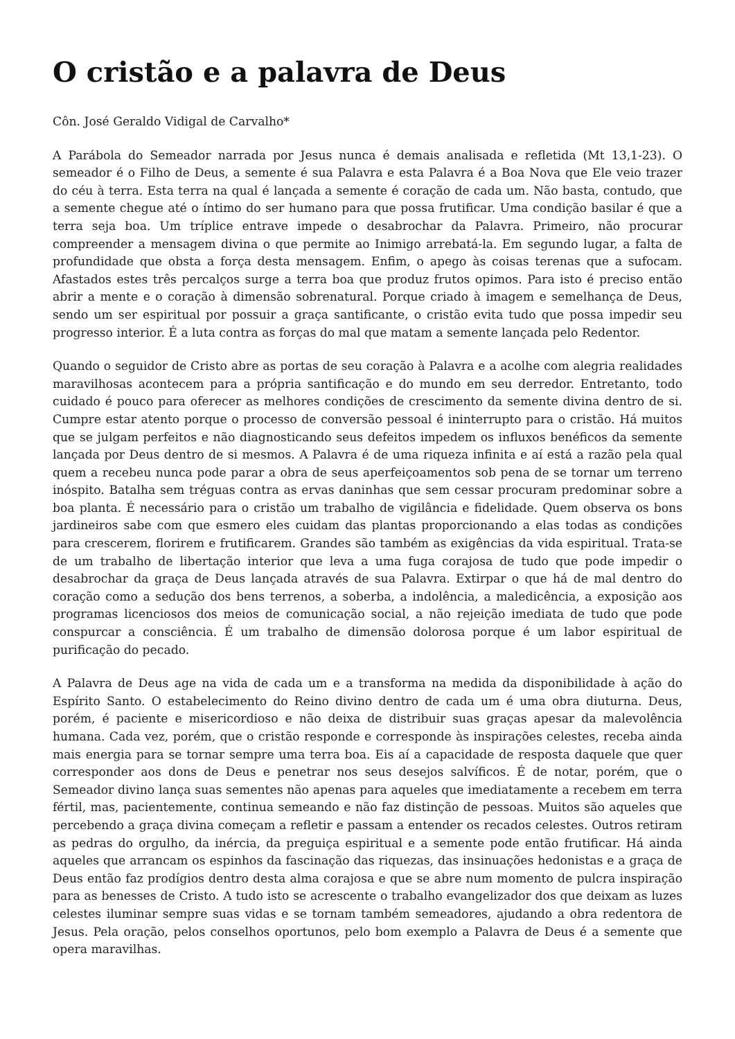O cristão e a palavra de Deus
Côn. José Geraldo Vidigal de Carvalho*
A Parábola do Semeador narrada por Jesus nunca é demais analisada e refletida (Mt 13,1-23). O semeador é o Filho de Deus, a semente é sua Palavra e esta Palavra é a Boa Nova que Ele veio trazer do céu à terra. Esta terra na qual é lançada a semente é coração de cada um. Não basta, contudo, que a semente chegue até o íntimo do ser humano para que possa frutificar. Uma condição basilar é que a terra seja boa. Um tríplice entrave impede o desabrochar da Palavra. Primeiro, não procurar compreender a mensagem divina o que permite ao Inimigo arrebatá-la. Em segundo lugar, a falta de profundidade que obsta a força desta mensagem. Enfim, o apego às coisas terenas que a sufocam. Afastados estes três percalços surge a terra boa que produz frutos opimos. Para isto é preciso então abrir a mente e o coração à dimensão sobrenatural. Porque criado à imagem e semelhança de Deus, sendo um ser espiritual por possuir a graça santificante, o cristão evita tudo que possa impedir seu progresso interior. É a luta contra as forças do mal que matam a semente lançada pelo Redentor.
Quando o seguidor de Cristo abre as portas de seu coração à Palavra e a acolhe com alegria realidades maravilhosas acontecem para a própria santificação e do mundo em seu derredor. Entretanto, todo cuidado é pouco para oferecer as melhores condições de crescimento da semente divina dentro de si. Cumpre estar atento porque o processo de conversão pessoal é ininterrupto para o cristão. Há muitos que se julgam perfeitos e não diagnosticando seus defeitos impedem os influxos benéficos da semente lançada por Deus dentro de si mesmos. A Palavra é de uma riqueza infinita e aí está a razão pela qual quem a recebeu nunca pode parar a obra de seus aperfeiçoamentos sob pena de se tornar um terreno inóspito. Batalha sem tréguas contra as ervas daninhas que sem cessar procuram predominar sobre a boa planta. É necessário para o cristão um trabalho de vigilância e fidelidade. Quem observa os bons jardineiros sabe com que esmero eles cuidam das plantas proporcionando a elas todas as condições para crescerem, florirem e frutificarem. Grandes são também as exigências da vida espiritual. Trata-se de um trabalho de libertação interior que leva a uma fuga corajosa de tudo que pode impedir o desabrochar da graça de Deus lançada através de sua Palavra. Extirpar o que há de mal dentro do coração como a sedução dos bens terrenos, a soberba, a indolência, a maledicência, a exposição aos programas licenciosos dos meios de comunicação social, a não rejeição imediata de tudo que pode conspurcar a consciência. É um trabalho de dimensão dolorosa porque é um labor espiritual de purificação do pecado.
A Palavra de Deus age na vida de cada um e a transforma na medida da disponibilidade à ação do Espírito Santo. O estabelecimento do Reino divino dentro de cada um é uma obra diuturna. Deus, porém, é paciente e misericordioso e não deixa de distribuir suas graças apesar da malevolência humana. Cada vez, porém, que o cristão responde e corresponde às inspirações celestes, receba ainda mais energia para se tornar sempre uma terra boa. Eis aí a capacidade de resposta daquele que quer corresponder aos dons de Deus e penetrar nos seus desejos salvíficos. É de notar, porém, que o Semeador divino lança suas sementes não apenas para aqueles que imediatamente a recebem em terra fértil, mas, pacientemente, continua semeando e não faz distinção de pessoas. Muitos são aqueles que percebendo a graça divina começam a refletir e passam a entender os recados celestes. Outros retiram as pedras do orgulho, da inércia, da preguiça espiritual e a semente pode então frutificar. Há ainda aqueles que arrancam os espinhos da fascinação das riquezas, das insinuações hedonistas e a graça de Deus então faz prodígios dentro desta alma corajosa e que se abre num momento de pulcra inspiração para as benesses de Cristo. A tudo isto se acrescente o trabalho evangelizador dos que deixam as luzes celestes iluminar sempre suas vidas e se tornam também semeadores, ajudando a obra redentora de Jesus. Pela oração, pelos conselhos oportunos, pelo bom exemplo a Palavra de Deus é a semente que opera maravilhas.